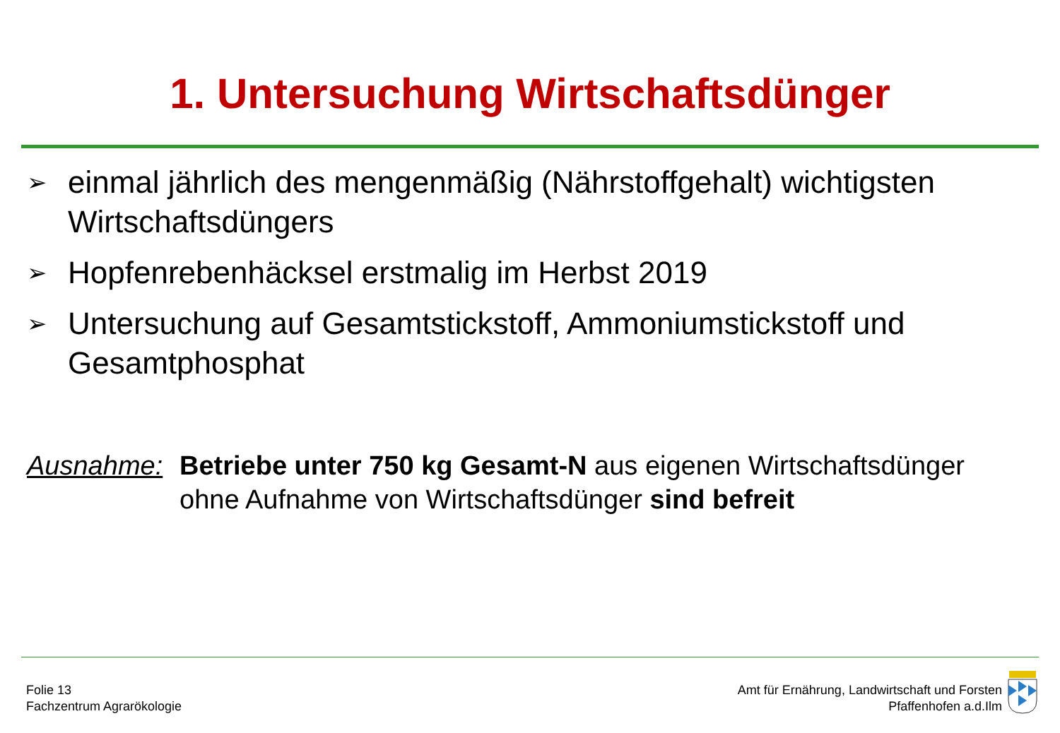1. Untersuchung Wirtschaftsdünger
➢ einmal jährlich des mengenmäßig (Nährstoffgehalt) wichtigsten Wirtschaftsdüngers
➢ Hopfenrebenhäcksel erstmalig im Herbst 2019
➢ Untersuchung auf Gesamtstickstoff, Ammoniumstickstoff und Gesamtphosphat
Ausnahme: Betriebe unter 750 kg Gesamt-N aus eigenen Wirtschaftsdünger
ohne Aufnahme von Wirtschaftsdünger sind befreit
Folie 13
Fachzentrum Agrarökologie
Amt für Ernährung, Landwirtschaft und Forsten
Pfaffenhofen a.d.Ilm